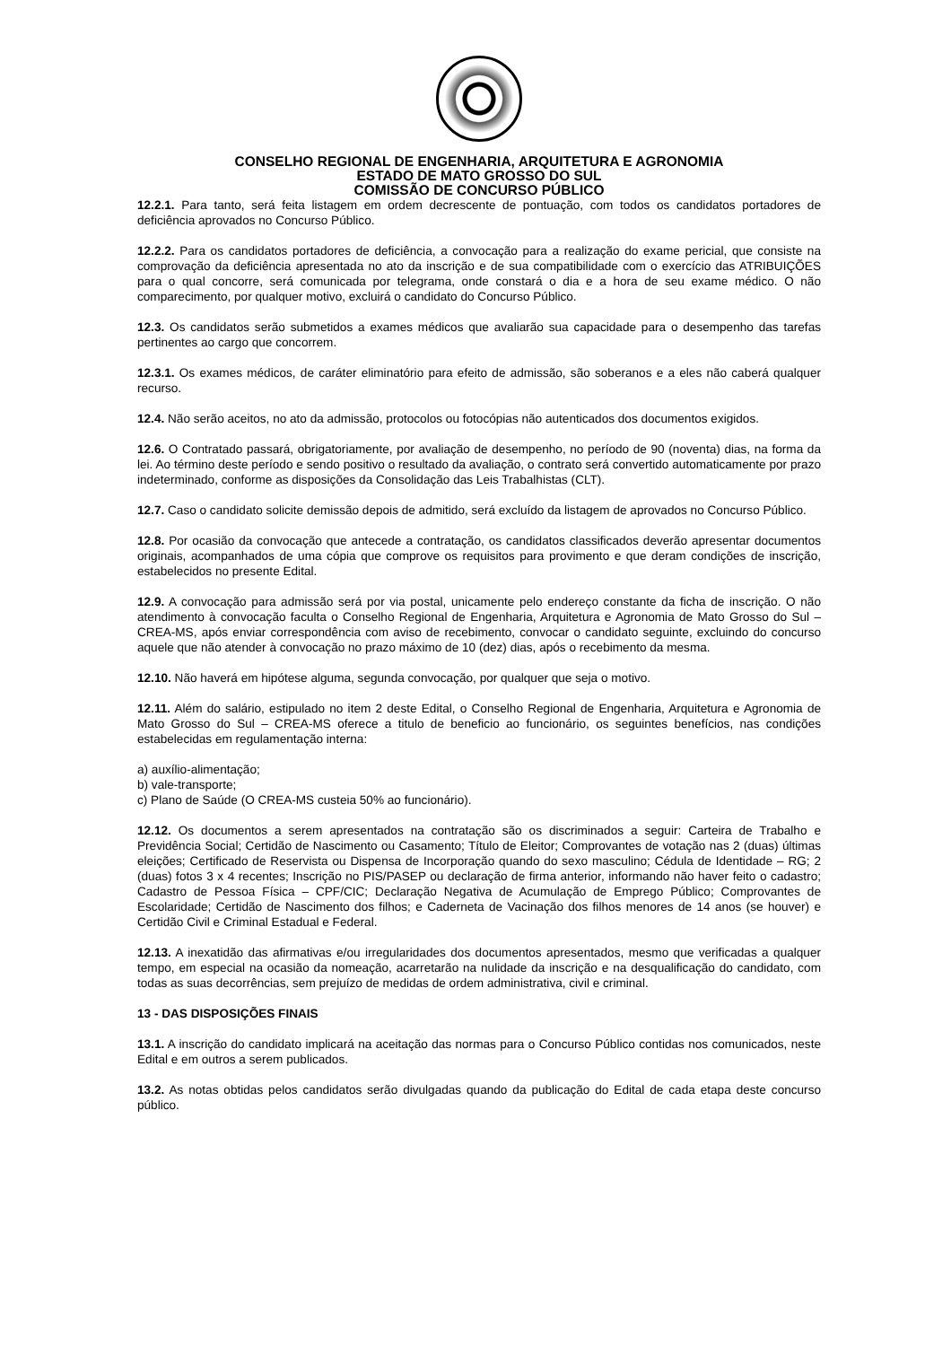CONSELHO REGIONAL DE ENGENHARIA, ARQUITETURA E AGRONOMIA
ESTADO DE MATO GROSSO DO SUL
COMISSÃO DE CONCURSO PÚBLICO
12.2.1. Para tanto, será feita listagem em ordem decrescente de pontuação, com todos os candidatos portadores de deficiência aprovados no Concurso Público.
12.2.2. Para os candidatos portadores de deficiência, a convocação para a realização do exame pericial, que consiste na comprovação da deficiência apresentada no ato da inscrição e de sua compatibilidade com o exercício das ATRIBUIÇÕES para o qual concorre, será comunicada por telegrama, onde constará o dia e a hora de seu exame médico. O não comparecimento, por qualquer motivo, excluirá o candidato do Concurso Público.
12.3. Os candidatos serão submetidos a exames médicos que avaliarão sua capacidade para o desempenho das tarefas pertinentes ao cargo que concorrem.
12.3.1. Os exames médicos, de caráter eliminatório para efeito de admissão, são soberanos e a eles não caberá qualquer recurso.
12.4. Não serão aceitos, no ato da admissão, protocolos ou fotocópias não autenticados dos documentos exigidos.
12.6. O Contratado passará, obrigatoriamente, por avaliação de desempenho, no período de 90 (noventa) dias, na forma da lei. Ao término deste período e sendo positivo o resultado da avaliação, o contrato será convertido automaticamente por prazo indeterminado, conforme as disposições da Consolidação das Leis Trabalhistas (CLT).
12.7. Caso o candidato solicite demissão depois de admitido, será excluído da listagem de aprovados no Concurso Público.
12.8. Por ocasião da convocação que antecede a contratação, os candidatos classificados deverão apresentar documentos originais, acompanhados de uma cópia que comprove os requisitos para provimento e que deram condições de inscrição, estabelecidos no presente Edital.
12.9. A convocação para admissão será por via postal, unicamente pelo endereço constante da ficha de inscrição. O não atendimento à convocação faculta o Conselho Regional de Engenharia, Arquitetura e Agronomia de Mato Grosso do Sul – CREA-MS, após enviar correspondência com aviso de recebimento, convocar o candidato seguinte, excluindo do concurso aquele que não atender à convocação no prazo máximo de 10 (dez) dias, após o recebimento da mesma.
12.10. Não haverá em hipótese alguma, segunda convocação, por qualquer que seja o motivo.
12.11. Além do salário, estipulado no item 2 deste Edital, o Conselho Regional de Engenharia, Arquitetura e Agronomia de Mato Grosso do Sul – CREA-MS oferece a titulo de beneficio ao funcionário, os seguintes benefícios, nas condições estabelecidas em regulamentação interna:
a) auxílio-alimentação;
b) vale-transporte;
c) Plano de Saúde (O CREA-MS custeia 50% ao funcionário).
12.12. Os documentos a serem apresentados na contratação são os discriminados a seguir: Carteira de Trabalho e Previdência Social; Certidão de Nascimento ou Casamento; Título de Eleitor; Comprovantes de votação nas 2 (duas) últimas eleições; Certificado de Reservista ou Dispensa de Incorporação quando do sexo masculino; Cédula de Identidade – RG; 2 (duas) fotos 3 x 4 recentes; Inscrição no PIS/PASEP ou declaração de firma anterior, informando não haver feito o cadastro; Cadastro de Pessoa Física – CPF/CIC; Declaração Negativa de Acumulação de Emprego Público; Comprovantes de Escolaridade; Certidão de Nascimento dos filhos; e Caderneta de Vacinação dos filhos menores de 14 anos (se houver) e Certidão Civil e Criminal Estadual e Federal.
12.13. A inexatidão das afirmativas e/ou irregularidades dos documentos apresentados, mesmo que verificadas a qualquer tempo, em especial na ocasião da nomeação, acarretarão na nulidade da inscrição e na desqualificação do candidato, com todas as suas decorrências, sem prejuízo de medidas de ordem administrativa, civil e criminal.
13 - DAS DISPOSIÇÕES FINAIS
13.1. A inscrição do candidato implicará na aceitação das normas para o Concurso Público contidas nos comunicados, neste Edital e em outros a serem publicados.
13.2. As notas obtidas pelos candidatos serão divulgadas quando da publicação do Edital de cada etapa deste concurso público.